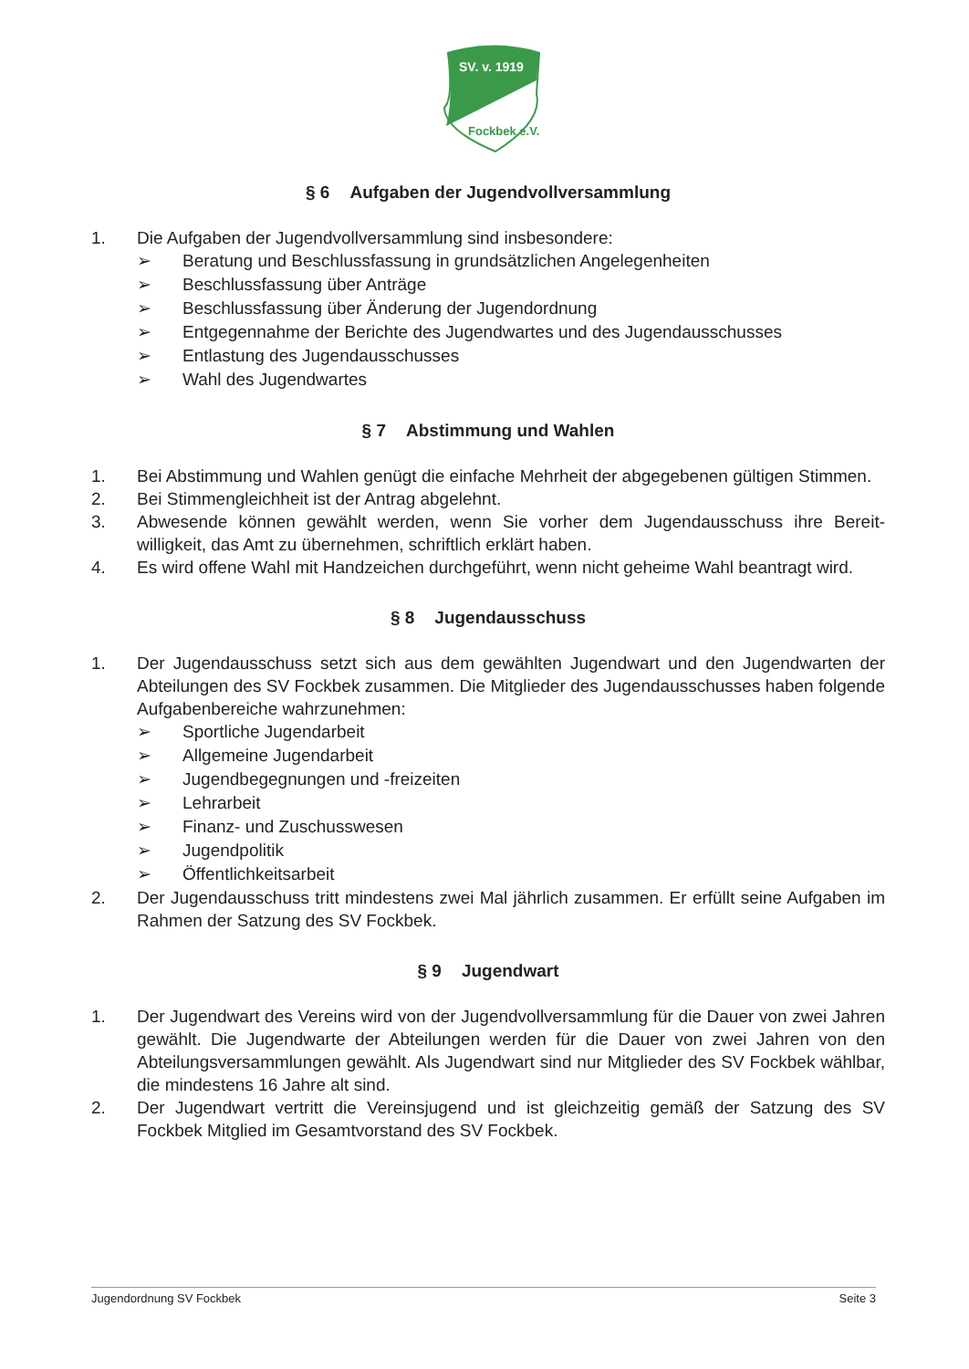SV. v. 1919
Fockbek e.V.
§ 6 Aufgaben der Jugendvollversammlung
1. Die Aufgaben der Jugendvollversammlung sind insbesondere:
➢ Beratung und Beschlussfassung in grundsätzlichen Angelegenheiten
➢ Beschlussfassung über Anträge
➢ Beschlussfassung über Änderung der Jugendordnung
➢ Entgegennahme der Berichte des Jugendwartes und des Jugendausschusses
➢ Entlastung des Jugendausschusses
➢ Wahl des Jugendwartes
§ 7 Abstimmung und Wahlen
1. Bei Abstimmung und Wahlen genügt die einfache Mehrheit der abgegebenen gültigen Stimmen.
2. Bei Stimmengleichheit ist der Antrag abgelehnt.
3. Abwesende können gewählt werden, wenn Sie vorher dem Jugendausschuss ihre Bereit-willigkeit, das Amt zu übernehmen, schriftlich erklärt haben.
4. Es wird offene Wahl mit Handzeichen durchgeführt, wenn nicht geheime Wahl beantragt wird.
§ 8 Jugendausschuss
1. Der Jugendausschuss setzt sich aus dem gewählten Jugendwart und den Jugendwarten der Abteilungen des SV Fockbek zusammen. Die Mitglieder des Jugendausschusses haben folgende Aufgabenbereiche wahrzunehmen:
➢ Sportliche Jugendarbeit
➢ Allgemeine Jugendarbeit
➢ Jugendbegegnungen und -freizeiten
➢ Lehrarbeit
➢ Finanz- und Zuschusswesen
➢ Jugendpolitik
➢ Öffentlichkeitsarbeit
2. Der Jugendausschuss tritt mindestens zwei Mal jährlich zusammen. Er erfüllt seine Aufgaben im Rahmen der Satzung des SV Fockbek.
§ 9 Jugendwart
1. Der Jugendwart des Vereins wird von der Jugendvollversammlung für die Dauer von zwei Jahren gewählt. Die Jugendwarte der Abteilungen werden für die Dauer von zwei Jahren von den Abteilungsversammlungen gewählt. Als Jugendwart sind nur Mitglieder des SV Fockbek wählbar, die mindestens 16 Jahre alt sind.
2. Der Jugendwart vertritt die Vereinsjugend und ist gleichzeitig gemäß der Satzung des SV Fockbek Mitglied im Gesamtvorstand des SV Fockbek.
Jugendordnung SV Fockbek Seite 3